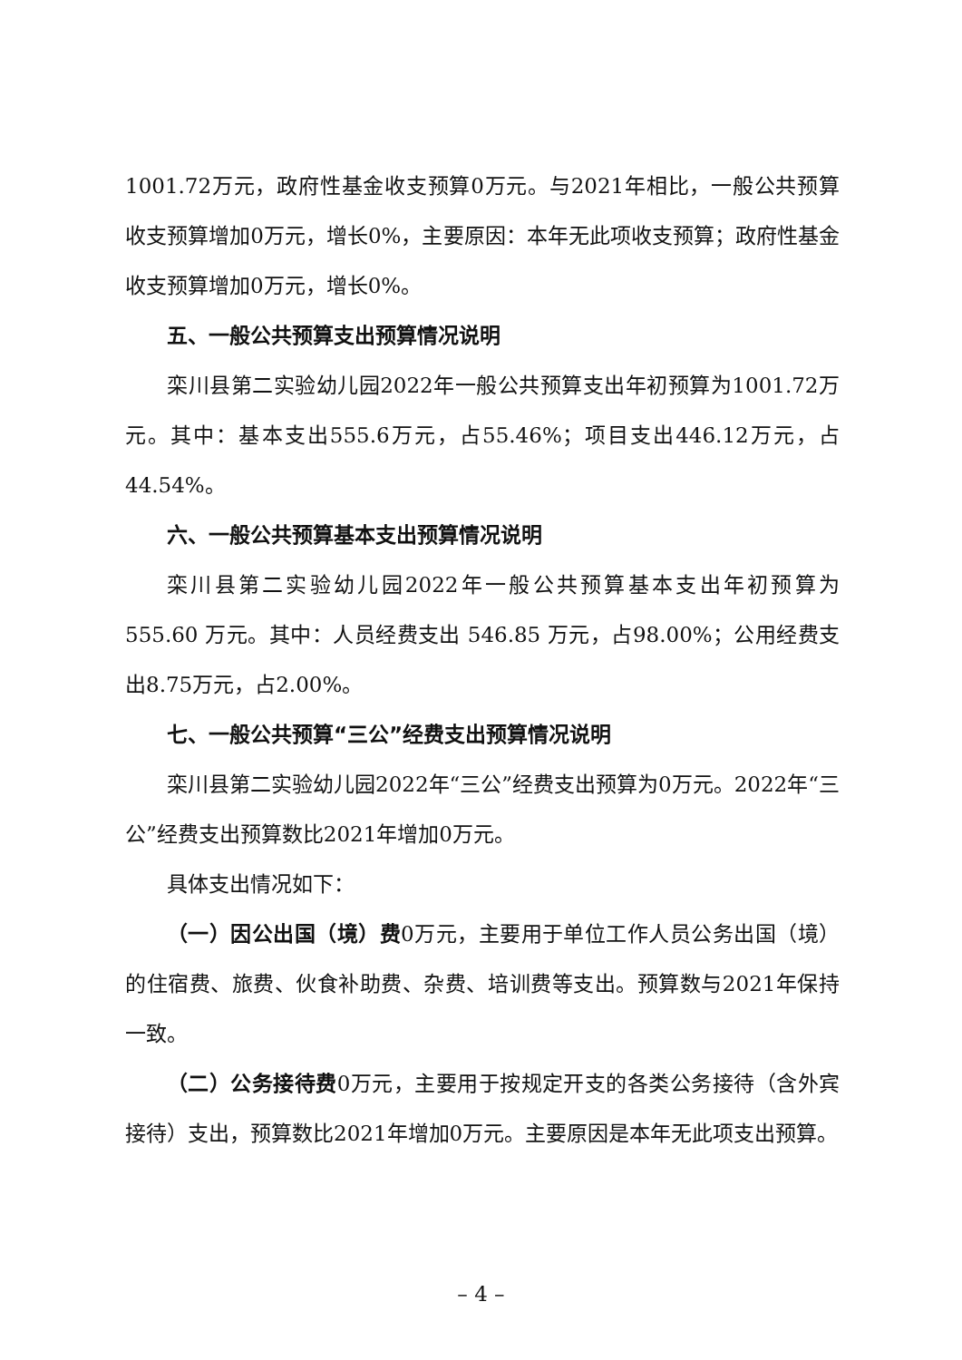1001.72万元，政府性基金收支预算0万元。与2021年相比，一般公共预算收支预算增加0万元，增长0%，主要原因：本年无此项收支预算；政府性基金收支预算增加0万元，增长0%。
五、一般公共预算支出预算情况说明
栾川县第二实验幼儿园2022年一般公共预算支出年初预算为1001.72万元。其中：基本支出555.6万元，占55.46%；项目支出446.12万元，占44.54%。
六、一般公共预算基本支出预算情况说明
栾川县第二实验幼儿园2022年一般公共预算基本支出年初预算为 555.60 万元。其中：人员经费支出 546.85 万元，占98.00%；公用经费支出8.75万元，占2.00%。
七、一般公共预算“三公”经费支出预算情况说明
栾川县第二实验幼儿园2022年“三公”经费支出预算为0万元。2022年“三公”经费支出预算数比2021年增加0万元。
具体支出情况如下：
（一）因公出国（境）费0万元，主要用于单位工作人员公务出国（境）的住宿费、旅费、伙食补助费、杂费、培训费等支出。预算数与2021年保持一致。
（二）公务接待费0万元，主要用于按规定开支的各类公务接待（含外宾接待）支出，预算数比2021年增加0万元。主要原因是本年无此项支出预算。
– 4 –